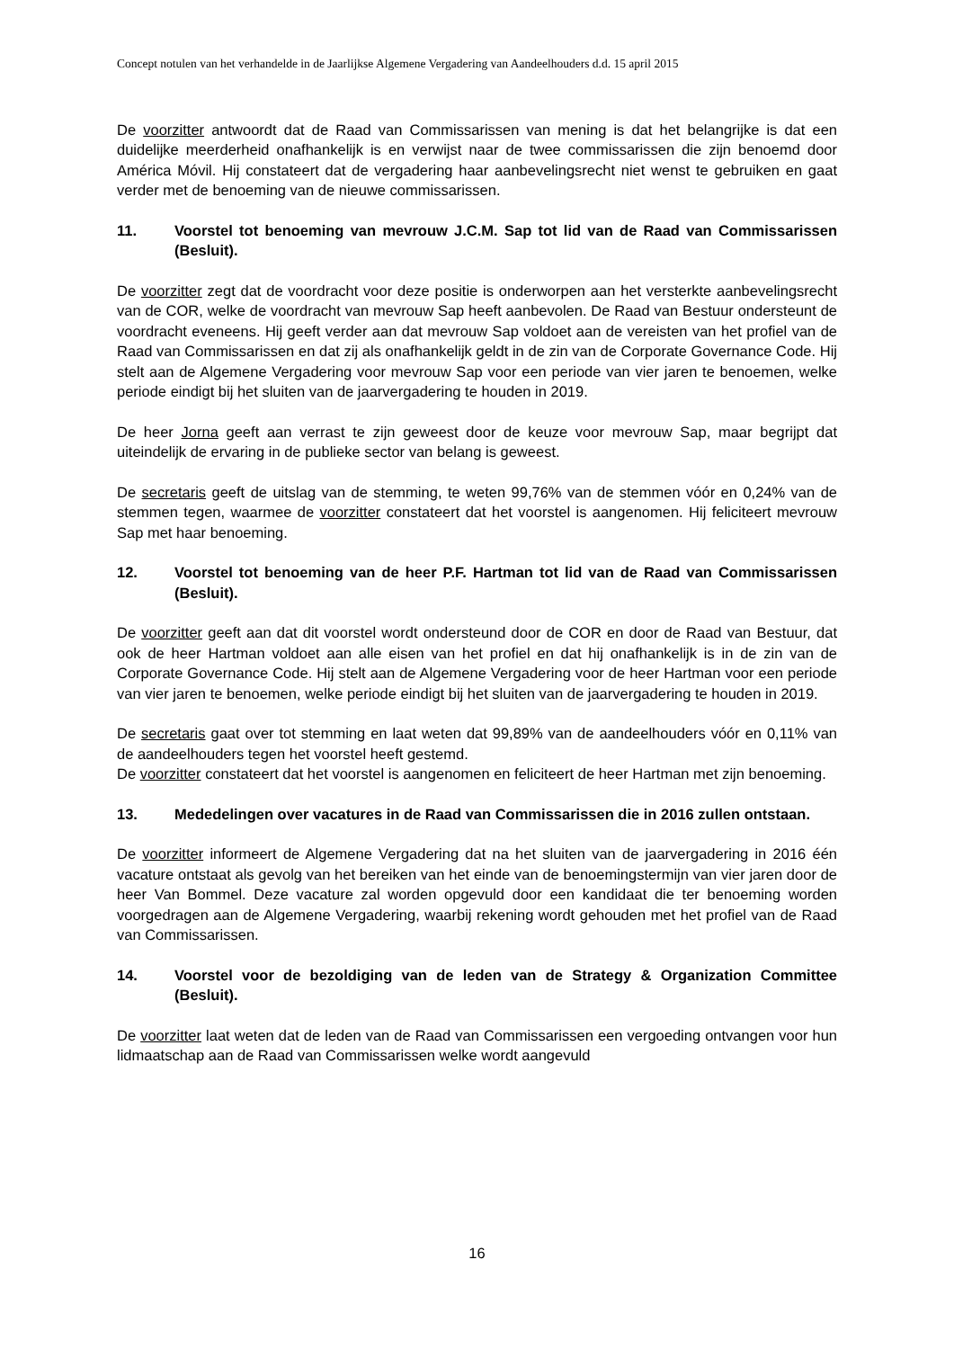Concept notulen van het verhandelde in de Jaarlijkse Algemene Vergadering van Aandeelhouders d.d. 15 april 2015
De voorzitter antwoordt dat de Raad van Commissarissen van mening is dat het belangrijke is dat een duidelijke meerderheid onafhankelijk is en verwijst naar de twee commissarissen die zijn benoemd door América Móvil. Hij constateert dat de vergadering haar aanbevelingsrecht niet wenst te gebruiken en gaat verder met de benoeming van de nieuwe commissarissen.
11. Voorstel tot benoeming van mevrouw J.C.M. Sap tot lid van de Raad van Commissarissen (Besluit).
De voorzitter zegt dat de voordracht voor deze positie is onderworpen aan het versterkte aanbevelingsrecht van de COR, welke de voordracht van mevrouw Sap heeft aanbevolen. De Raad van Bestuur ondersteunt de voordracht eveneens. Hij geeft verder aan dat mevrouw Sap voldoet aan de vereisten van het profiel van de Raad van Commissarissen en dat zij als onafhankelijk geldt in de zin van de Corporate Governance Code. Hij stelt aan de Algemene Vergadering voor mevrouw Sap voor een periode van vier jaren te benoemen, welke periode eindigt bij het sluiten van de jaarvergadering te houden in 2019.
De heer Jorna geeft aan verrast te zijn geweest door de keuze voor mevrouw Sap, maar begrijpt dat uiteindelijk de ervaring in de publieke sector van belang is geweest.
De secretaris geeft de uitslag van de stemming, te weten 99,76% van de stemmen vóór en 0,24% van de stemmen tegen, waarmee de voorzitter constateert dat het voorstel is aangenomen. Hij feliciteert mevrouw Sap met haar benoeming.
12. Voorstel tot benoeming van de heer P.F. Hartman tot lid van de Raad van Commissarissen (Besluit).
De voorzitter geeft aan dat dit voorstel wordt ondersteund door de COR en door de Raad van Bestuur, dat ook de heer Hartman voldoet aan alle eisen van het profiel en dat hij onafhankelijk is in de zin van de Corporate Governance Code. Hij stelt aan de Algemene Vergadering voor de heer Hartman voor een periode van vier jaren te benoemen, welke periode eindigt bij het sluiten van de jaarvergadering te houden in 2019.
De secretaris gaat over tot stemming en laat weten dat 99,89% van de aandeelhouders vóór en 0,11% van de aandeelhouders tegen het voorstel heeft gestemd.
De voorzitter constateert dat het voorstel is aangenomen en feliciteert de heer Hartman met zijn benoeming.
13. Mededelingen over vacatures in de Raad van Commissarissen die in 2016 zullen ontstaan.
De voorzitter informeert de Algemene Vergadering dat na het sluiten van de jaarvergadering in 2016 één vacature ontstaat als gevolg van het bereiken van het einde van de benoemingstermijn van vier jaren door de heer Van Bommel. Deze vacature zal worden opgevuld door een kandidaat die ter benoeming worden voorgedragen aan de Algemene Vergadering, waarbij rekening wordt gehouden met het profiel van de Raad van Commissarissen.
14. Voorstel voor de bezoldiging van de leden van de Strategy & Organization Committee (Besluit).
De voorzitter laat weten dat de leden van de Raad van Commissarissen een vergoeding ontvangen voor hun lidmaatschap aan de Raad van Commissarissen welke wordt aangevuld
16